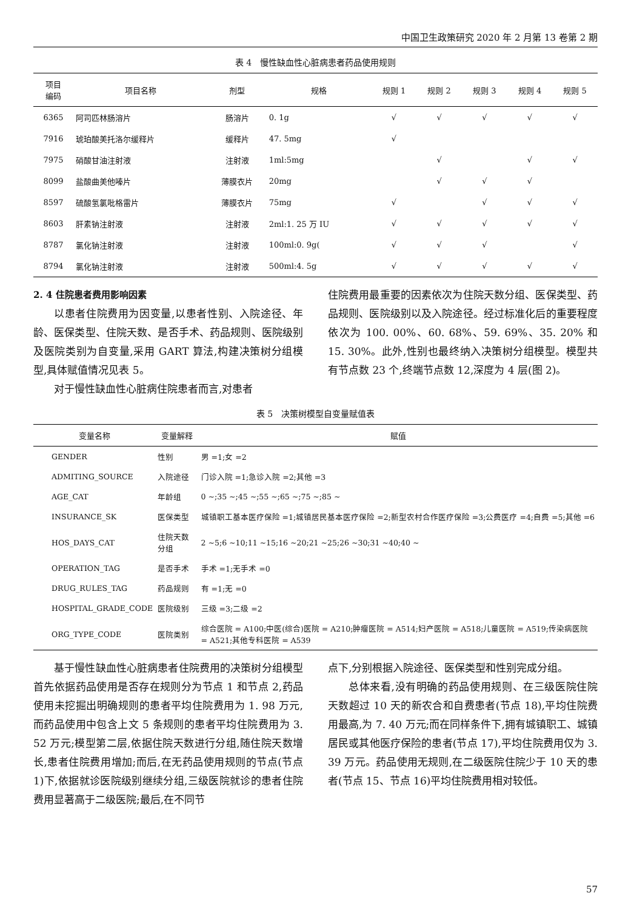中国卫生政策研究 2020 年 2 月第 13 卷第 2 期
表 4　慢性缺血性心脏病患者药品使用规则
| 项目 编码 | 项目名称 | 剂型 | 规格 | 规则 1 | 规则 2 | 规则 3 | 规则 4 | 规则 5 |
| --- | --- | --- | --- | --- | --- | --- | --- | --- |
| 6365 | 阿司匹林肠溶片 | 肠溶片 | 0. 1g | √ | √ | √ | √ | √ |
| 7916 | 琥珀酸美托洛尔缓释片 | 缓释片 | 47. 5mg | √ | | | | |
| 7975 | 硝酸甘油注射液 | 注射液 | 1ml:5mg | | √ | | √ | √ |
| 8099 | 盐酸曲美他嗪片 | 薄膜衣片 | 20mg | | √ | √ | √ | |
| 8597 | 硫酸氢氯吡格雷片 | 薄膜衣片 | 75mg | √ | | √ | √ | √ |
| 8603 | 肝素钠注射液 | 注射液 | 2ml:1. 25 万 IU | √ | √ | √ | √ | √ |
| 8787 | 氯化钠注射液 | 注射液 | 100ml:0. 9g( | √ | √ | √ | | √ |
| 8794 | 氯化钠注射液 | 注射液 | 500ml:4. 5g | √ | √ | √ | √ | √ |
2. 4 住院患者费用影响因素
以患者住院费用为因变量,以患者性别、入院途径、年龄、医保类型、住院天数、是否手术、药品规则、医院级别及医院类别为自变量,采用 GART 算法,构建决策树分组模型,具体赋值情况见表 5。
对于慢性缺血性心脏病住院患者而言,对患者
住院费用最重要的因素依次为住院天数分组、医保类型、药品规则、医院级别以及入院途径。经过标准化后的重要程度依次为 100. 00%、60. 68%、59. 69%、35. 20% 和 15. 30%。此外,性别也最终纳入决策树分组模型。模型共有节点数 23 个,终端节点数 12,深度为 4 层(图 2)。
表 5　决策树模型自变量赋值表
| 变量名称 | 变量解释 | 赋值 |
| --- | --- | --- |
| GENDER | 性别 | 男 =1;女 =2 |
| ADMITING_SOURCE | 入院途径 | 门诊入院 =1;急诊入院 =2;其他 =3 |
| AGE_CAT | 年龄组 | 0 ~;35 ~;45 ~;55 ~;65 ~;75 ~;85 ~ |
| INSURANCE_SK | 医保类型 | 城镇职工基本医疗保险 =1;城镇居民基本医疗保险 =2;新型农村合作医疗保险 =3;公费医疗 =4;自费 =5;其他 =6 |
| HOS_DAYS_CAT | 住院天数分组 | 2 ~5;6 ~10;11 ~15;16 ~20;21 ~25;26 ~30;31 ~40;40 ~ |
| OPERATION_TAG | 是否手术 | 手术 =1;无手术 =0 |
| DRUG_RULES_TAG | 药品规则 | 有 =1;无 =0 |
| HOSPITAL_GRADE_CODE | 医院级别 | 三级 =3;二级 =2 |
| ORG_TYPE_CODE | 医院类别 | 综合医院 = A100;中医(综合)医院 = A210;肿瘤医院 = A514;妇产医院 = A518;儿童医院 = A519;传染病医院 = A521;其他专科医院 = A539 |
基于慢性缺血性心脏病患者住院费用的决策树分组模型首先依据药品使用是否存在规则分为节点 1 和节点 2,药品使用未挖掘出明确规则的患者平均住院费用为 1. 98 万元,而药品使用中包含上文 5 条规则的患者平均住院费用为 3. 52 万元;模型第二层,依据住院天数进行分组,随住院天数增长,患者住院费用增加;而后,在无药品使用规则的节点(节点 1)下,依据就诊医院级别继续分组,三级医院就诊的患者住院费用显著高于二级医院;最后,在不同节
点下,分别根据入院途径、医保类型和性别完成分组。
总体来看,没有明确的药品使用规则、在三级医院住院天数超过 10 天的新农合和自费患者(节点 18),平均住院费用最高,为 7. 40 万元;而在同样条件下,拥有城镇职工、城镇居民或其他医疗保险的患者(节点 17),平均住院费用仅为 3. 39 万元。药品使用无规则,在二级医院住院少于 10 天的患者(节点 15、节点 16)平均住院费用相对较低。
57